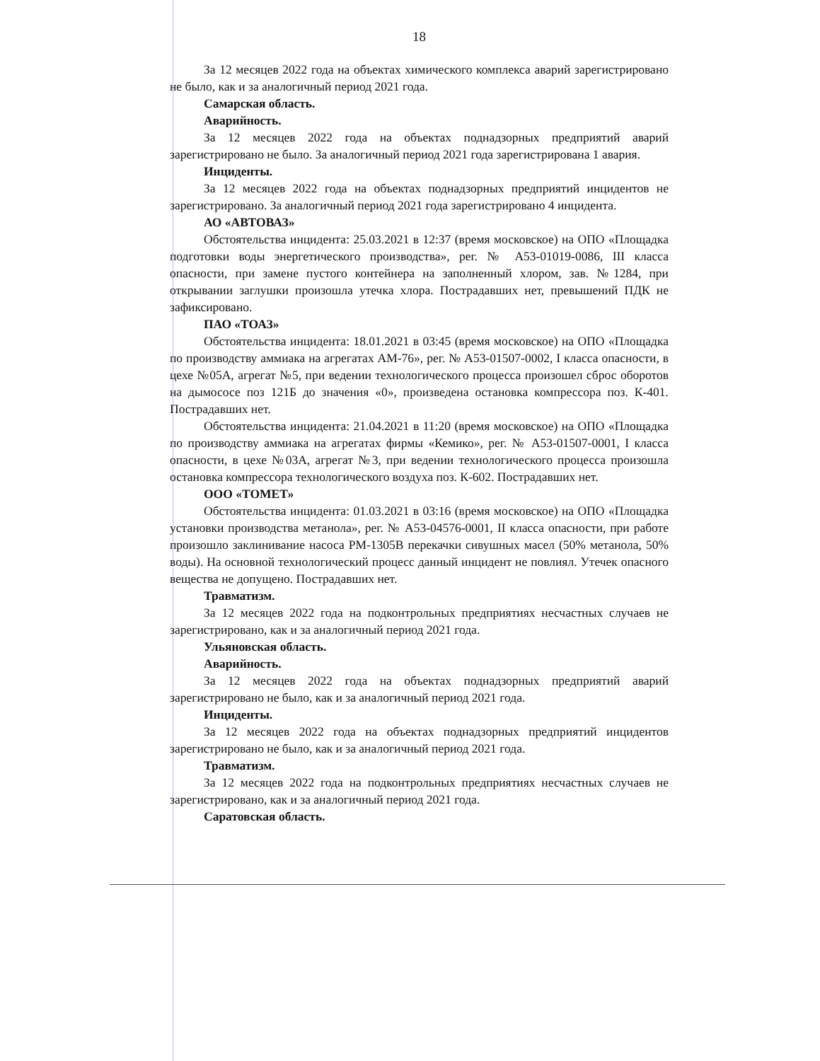18
За 12 месяцев 2022 года на объектах химического комплекса аварий зарегистрировано не было, как и за аналогичный период 2021 года.
Самарская область.
Аварийность.
За 12 месяцев 2022 года на объектах поднадзорных предприятий аварий зарегистрировано не было. За аналогичный период 2021 года зарегистрирована 1 авария.
Инциденты.
За 12 месяцев 2022 года на объектах поднадзорных предприятий инцидентов не зарегистрировано. За аналогичный период 2021 года зарегистрировано 4 инцидента.
АО «АВТОВАЗ»
Обстоятельства инцидента: 25.03.2021 в 12:37 (время московское) на ОПО «Площадка подготовки воды энергетического производства», рег. № А53-01019-0086, III класса опасности, при замене пустого контейнера на заполненный хлором, зав. №1284, при открывании заглушки произошла утечка хлора. Пострадавших нет, превышений ПДК не зафиксировано.
ПАО «ТОАЗ»
Обстоятельства инцидента: 18.01.2021 в 03:45 (время московское) на ОПО «Площадка по производству аммиака на агрегатах АМ-76», рег. № А53-01507-0002, I класса опасности, в цехе №05А, агрегат №5, при ведении технологического процесса произошел сброс оборотов на дымососе поз 121Б до значения «0», произведена остановка компрессора поз. К-401. Пострадавших нет.
Обстоятельства инцидента: 21.04.2021 в 11:20 (время московское) на ОПО «Площадка по производству аммиака на агрегатах фирмы «Кемико», рег. № А53-01507-0001, I класса опасности, в цехе №03А, агрегат №3, при ведении технологического процесса произошла остановка компрессора технологического воздуха поз. К-602. Пострадавших нет.
ООО «ТОМЕТ»
Обстоятельства инцидента: 01.03.2021 в 03:16 (время московское) на ОПО «Площадка установки производства метанола», рег. № А53-04576-0001, II класса опасности, при работе произошло заклинивание насоса РМ-1305В перекачки сивушных масел (50% метанола, 50% воды). На основной технологический процесс данный инцидент не повлиял. Утечек опасного вещества не допущено. Пострадавших нет.
Травматизм.
За 12 месяцев 2022 года на подконтрольных предприятиях несчастных случаев не зарегистрировано, как и за аналогичный период 2021 года.
Ульяновская область.
Аварийность.
За 12 месяцев 2022 года на объектах поднадзорных предприятий аварий зарегистрировано не было, как и за аналогичный период 2021 года.
Инциденты.
За 12 месяцев 2022 года на объектах поднадзорных предприятий инцидентов зарегистрировано не было, как и за аналогичный период 2021 года.
Травматизм.
За 12 месяцев 2022 года на подконтрольных предприятиях несчастных случаев не зарегистрировано, как и за аналогичный период 2021 года.
Саратовская область.